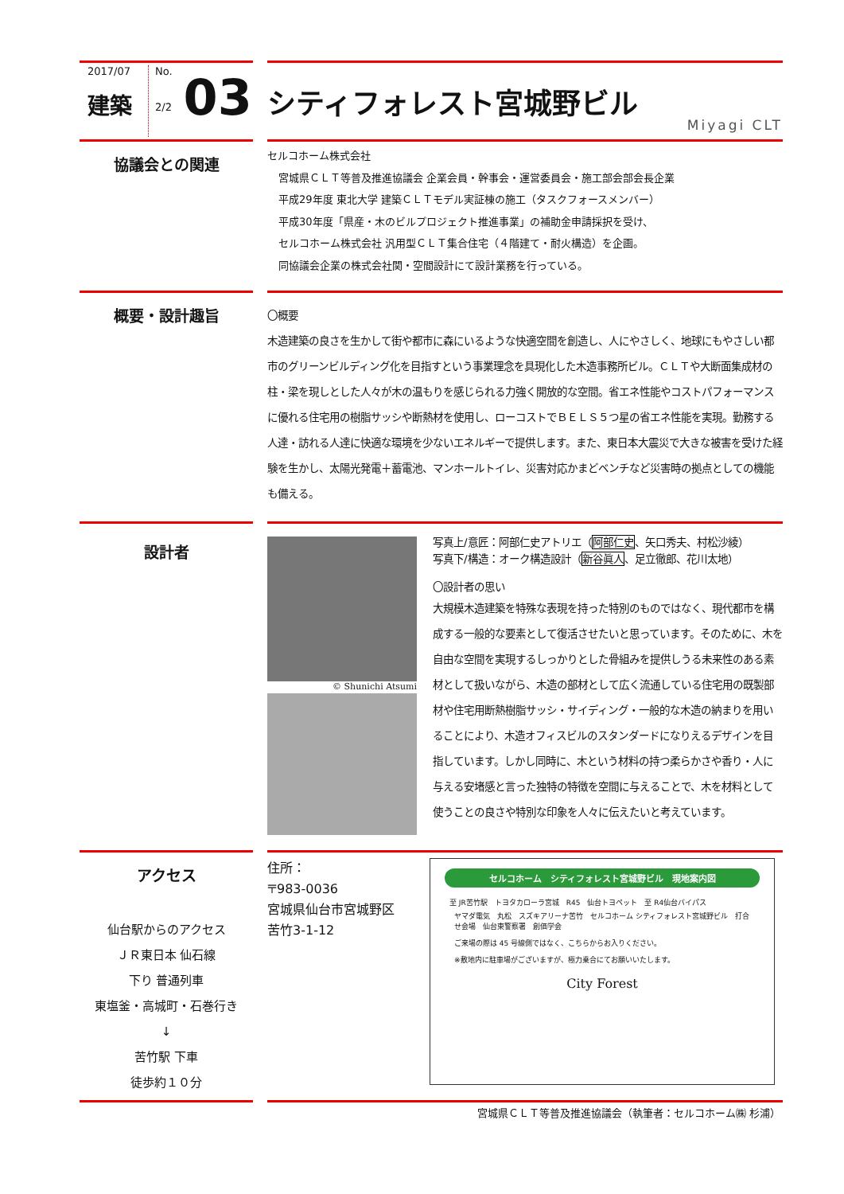2017/07
建築
No.
2/2
03
シティフォレスト宮城野ビル
Miyagi CLT
協議会との関連
セルコホーム株式会社
宮城県ＣＬＴ等普及推進協議会 企業会員・幹事会・運営委員会・施工部会部会長企業
平成29年度 東北大学 建築ＣＬＴモデル実証棟の施工（タスクフォースメンバー）
平成30年度「県産・木のビルプロジェクト推進事業」の補助金申請採択を受け、
セルコホーム株式会社 汎用型ＣＬＴ集合住宅（４階建て・耐火構造）を企画。
同協議会企業の株式会社関・空間設計にて設計業務を行っている。
概要・設計趣旨
〇概要
木造建築の良さを生かして街や都市に森にいるような快適空間を創造し、人にやさしく、地球にもやさしい都市のグリーンビルディング化を目指すという事業理念を具現化した木造事務所ビル。ＣＬＴや大断面集成材の柱・梁を現しとした人々が木の温もりを感じられる力強く開放的な空間。省エネ性能やコストパフォーマンスに優れる住宅用の樹脂サッシや断熱材を使用し、ローコストでＢＥＬＳ５つ星の省エネ性能を実現。勤務する人達・訪れる人達に快適な環境を少ないエネルギーで提供します。また、東日本大震災で大きな被害を受けた経験を生かし、太陽光発電＋蓄電池、マンホールトイレ、災害対応かまどベンチなど災害時の拠点としての機能も備える。
設計者
© Shunichi Atsumi
写真上/意匠：阿部仁史アトリエ（阿部仁史、矢口秀夫、村松沙綾）
写真下/構造：オーク構造設計（新谷眞人、足立徹郎、花川太地）
〇設計者の思い
大規模木造建築を特殊な表現を持った特別のものではなく、現代都市を構成する一般的な要素として復活させたいと思っています。そのために、木を自由な空間を実現するしっかりとした骨組みを提供しうる未来性のある素材として扱いながら、木造の部材として広く流通している住宅用の既製部材や住宅用断熱樹脂サッシ・サイディング・一般的な木造の納まりを用いることにより、木造オフィスビルのスタンダードになりえるデザインを目指しています。しかし同時に、木という材料の持つ柔らかさや香り・人に与える安堵感と言った独特の特徴を空間に与えることで、木を材料として使うことの良さや特別な印象を人々に伝えたいと考えています。
アクセス
仙台駅からのアクセス
ＪＲ東日本 仙石線
下り 普通列車
東塩釜・高城町・石巻行き
↓
苦竹駅 下車
徒歩約１０分
住所：
〒983-0036
宮城県仙台市宮城野区
苦竹3-1-12
セルコホーム　シティフォレスト宮城野ビル　現地案内図
至 JR苦竹駅　トヨタカローラ宮城　R45　仙台トヨペット　至 R4仙台バイパス
ヤマダ電気　丸松　スズキアリーナ苦竹　セルコホーム シティフォレスト宮城野ビル　打合せ会場　仙台東警察署　創価学会
ご来場の際は 45 号線側ではなく、こちらからお入りください。
※敷地内に駐車場がございますが、極力乗合にてお願いいたします。
City Forest
宮城県ＣＬＴ等普及推進協議会（執筆者：セルコホーム㈱ 杉浦）